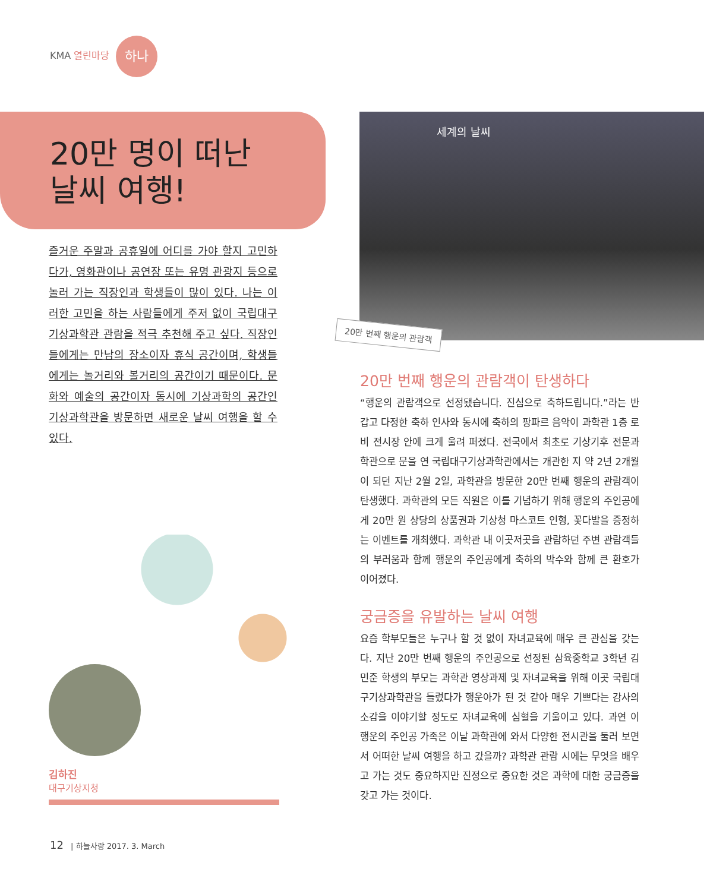KMA 열린마당 하나
20만 명이 떠난
날씨 여행!
즐거운 주말과 공휴일에 어디를 가야 할지 고민하다가, 영화관이나 공연장 또는 유명 관광지 등으로 놀러 가는 직장인과 학생들이 많이 있다. 나는 이러한 고민을 하는 사람들에게 주저 없이 국립대구기상과학관 관람을 적극 추천해 주고 싶다. 직장인들에게는 만남의 장소이자 휴식 공간이며, 학생들에게는 놀거리와 볼거리의 공간이기 때문이다. 문화와 예술의 공간이자 동시에 기상과학의 공간인 기상과학관을 방문하면 새로운 날씨 여행을 할 수 있다.
세계의 날씨
20만 번째 행운의 관람객
김하진
대구기상지청
20만 번째 행운의 관람객이 탄생하다
“행운의 관람객으로 선정됐습니다. 진심으로 축하드립니다.”라는 반갑고 다정한 축하 인사와 동시에 축하의 팡파르 음악이 과학관 1층 로비 전시장 안에 크게 울려 퍼졌다. 전국에서 최초로 기상기후 전문과학관으로 문을 연 국립대구기상과학관에서는 개관한 지 약 2년 2개월이 되던 지난 2월 2일, 과학관을 방문한 20만 번째 행운의 관람객이 탄생했다. 과학관의 모든 직원은 이를 기념하기 위해 행운의 주인공에게 20만 원 상당의 상품권과 기상청 마스코트 인형, 꽃다발을 증정하는 이벤트를 개최했다. 과학관 내 이곳저곳을 관람하던 주변 관람객들의 부러움과 함께 행운의 주인공에게 축하의 박수와 함께 큰 환호가 이어졌다.
궁금증을 유발하는 날씨 여행
요즘 학부모들은 누구나 할 것 없이 자녀교육에 매우 큰 관심을 갖는다. 지난 20만 번째 행운의 주인공으로 선정된 삼육중학교 3학년 김민준 학생의 부모는 과학관 영상과제 및 자녀교육을 위해 이곳 국립대구기상과학관을 들렀다가 행운아가 된 것 같아 매우 기쁘다는 감사의 소감을 이야기할 정도로 자녀교육에 심혈을 기울이고 있다. 과연 이 행운의 주인공 가족은 이날 과학관에 와서 다양한 전시관을 둘러 보면서 어떠한 날씨 여행을 하고 갔을까? 과학관 관람 시에는 무엇을 배우고 가는 것도 중요하지만 진정으로 중요한 것은 과학에 대한 궁금증을 갖고 가는 것이다.
12 | 하늘사랑 2017. 3. March